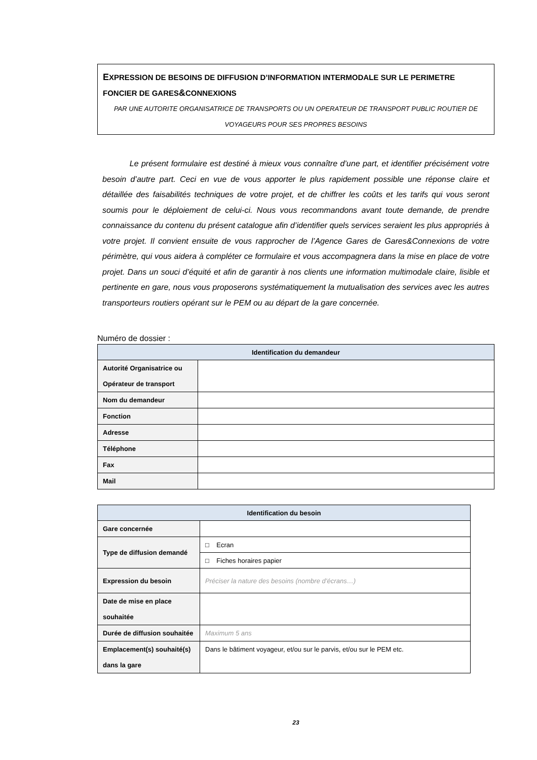EXPRESSION DE BESOINS DE DIFFUSION D’INFORMATION INTERMODALE SUR LE PERIMETRE FONCIER DE GARES&CONNEXIONS
PAR UNE AUTORITE ORGANISATRICE DE TRANSPORTS OU UN OPERATEUR DE TRANSPORT PUBLIC ROUTIER DE VOYAGEURS POUR SES PROPRES BESOINS
Le présent formulaire est destiné à mieux vous connaître d’une part, et identifier précisément votre besoin d’autre part. Ceci en vue de vous apporter le plus rapidement possible une réponse claire et détaillée des faisabilités techniques de votre projet, et de chiffrer les coûts et les tarifs qui vous seront soumis pour le déploiement de celui-ci. Nous vous recommandons avant toute demande, de prendre connaissance du contenu du présent catalogue afin d’identifier quels services seraient les plus appropriés à votre projet. Il convient ensuite de vous rapprocher de l’Agence Gares de Gares&Connexions de votre périmètre, qui vous aidera à compléter ce formulaire et vous accompagnera dans la mise en place de votre projet. Dans un souci d’équité et afin de garantir à nos clients une information multimodale claire, lisible et pertinente en gare, nous vous proposerons systématiquement la mutualisation des services avec les autres transporteurs routiers opérant sur le PEM ou au départ de la gare concernée.
Numéro de dossier :
| Identification du demandeur | |
| --- | --- |
| Autorité Organisatrice ou Opérateur de transport | |
| Nom du demandeur | |
| Fonction | |
| Adresse | |
| Téléphone | |
| Fax | |
| Mail | |
| Identification du besoin | |
| --- | --- |
| Gare concernée | |
| Type de diffusion demandé | □ Ecran |
| | □ Fiches horaires papier |
| Expression du besoin | Préciser la nature des besoins (nombre d’écrans…) |
| Date de mise en place souhaitée | |
| Durée de diffusion souhaitée | Maximum 5 ans |
| Emplacement(s) souhaité(s) dans la gare | Dans le bâtiment voyageur, et/ou sur le parvis, et/ou sur le PEM etc. |
23